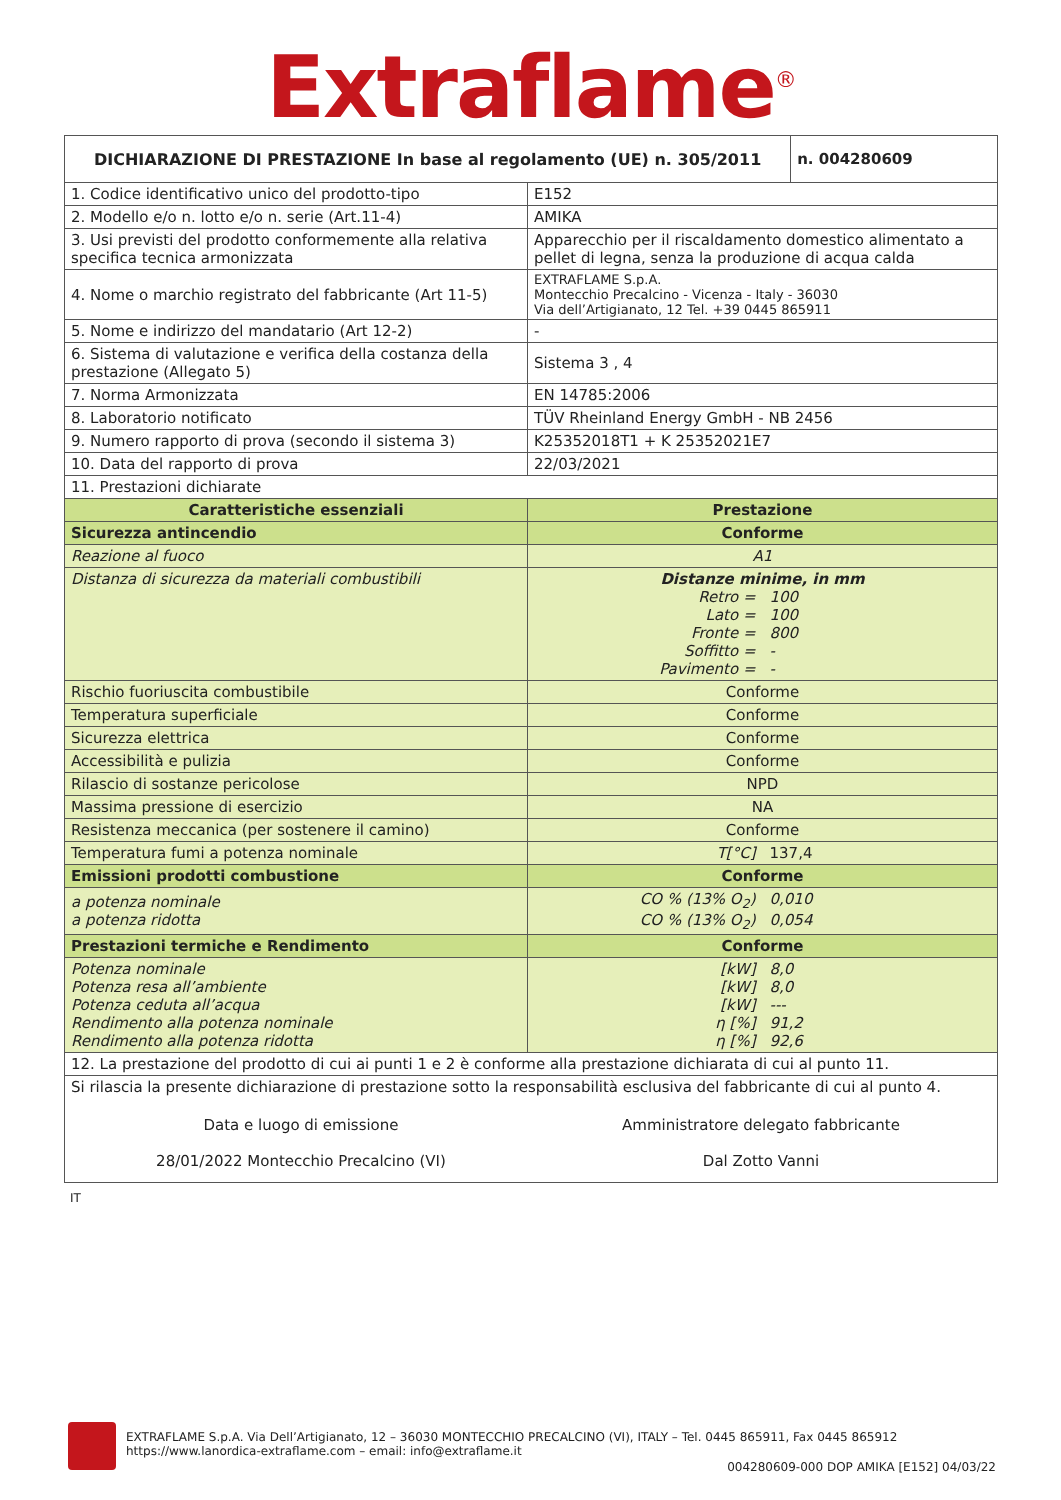Extraflame<sup>®</sup>
| DICHIARAZIONE DI PRESTAZIONE In base al regolamento (UE) n. 305/2011 | | n. 004280609 |
| --- | --- | --- |
| 1. Codice identificativo unico del prodotto-tipo | E152 | |
| 2. Modello e/o n. lotto e/o n. serie (Art.11-4) | AMIKA | |
| 3. Usi previsti del prodotto conformemente alla relativa specifica tecnica armonizzata | Apparecchio per il riscaldamento domestico alimentato a pellet di legna, senza la produzione di acqua calda | |
| 4. Nome o marchio registrato del fabbricante (Art 11-5) | EXTRAFLAME S.p.A. Montecchio Precalcino - Vicenza - Italy - 36030 Via dell’Artigianato, 12 Tel. +39 0445 865911 | |
| 5. Nome e indirizzo del mandatario (Art 12-2) | - | |
| 6. Sistema di valutazione e verifica della costanza della prestazione (Allegato 5) | Sistema 3 , 4 | |
| 7. Norma Armonizzata | EN 14785:2006 | |
| 8. Laboratorio notificato | TÜV Rheinland Energy GmbH - NB 2456 | |
| 9. Numero rapporto di prova (secondo il sistema 3) | K25352018T1 + K 25352021E7 | |
| 10. Data del rapporto di prova | 22/03/2021 | |
| 11. Prestazioni dichiarate | | |
| Caratteristiche essenziali | Prestazione | |
| Sicurezza antincendio | Conforme | |
| Reazione al fuoco | A1 | |
| Distanza di sicurezza da materiali combustibili | Distanze minime, in mm Retro = 100 Lato = 100 Fronte = 800 Soffitto = - Pavimento = - | |
| Rischio fuoriuscita combustibile | Conforme | |
| Temperatura superficiale | Conforme | |
| Sicurezza elettrica | Conforme | |
| Accessibilità e pulizia | Conforme | |
| Rilascio di sostanze pericolose | NPD | |
| Massima pressione di esercizio | NA | |
| Resistenza meccanica (per sostenere il camino) | Conforme | |
| Temperatura fumi a potenza nominale | T[°C] 137,4 | |
| Emissioni prodotti combustione | Conforme | |
| a potenza nominale a potenza ridotta | CO % (13% O<sub>2</sub>) 0,010 CO % (13% O<sub>2</sub>) 0,054 | |
| Prestazioni termiche e Rendimento | Conforme | |
| Potenza nominale Potenza resa all’ambiente Potenza ceduta all’acqua Rendimento alla potenza nominale Rendimento alla potenza ridotta | [kW] 8,0 [kW] 8,0 [kW] --- η [%] 91,2 η [%] 92,6 | |
| 12. La prestazione del prodotto di cui ai punti 1 e 2 è conforme alla prestazione dichiarata di cui al punto 11. | | |
| Si rilascia la presente dichiarazione di prestazione sotto la responsabilità esclusiva del fabbricante di cui al punto 4. Data e luogo di emissione 28/01/2022 Montecchio Precalcino (VI) Amministratore delegato fabbricante Dal Zotto Vanni | | |
IT
EXTRAFLAME S.p.A. Via Dell’Artigianato, 12 – 36030 MONTECCHIO PRECALCINO (VI), ITALY – Tel. 0445 865911, Fax 0445 865912
https://www.lanordica-extraflame.com – email: info@extraflame.it
004280609-000 DOP AMIKA [E152] 04/03/22